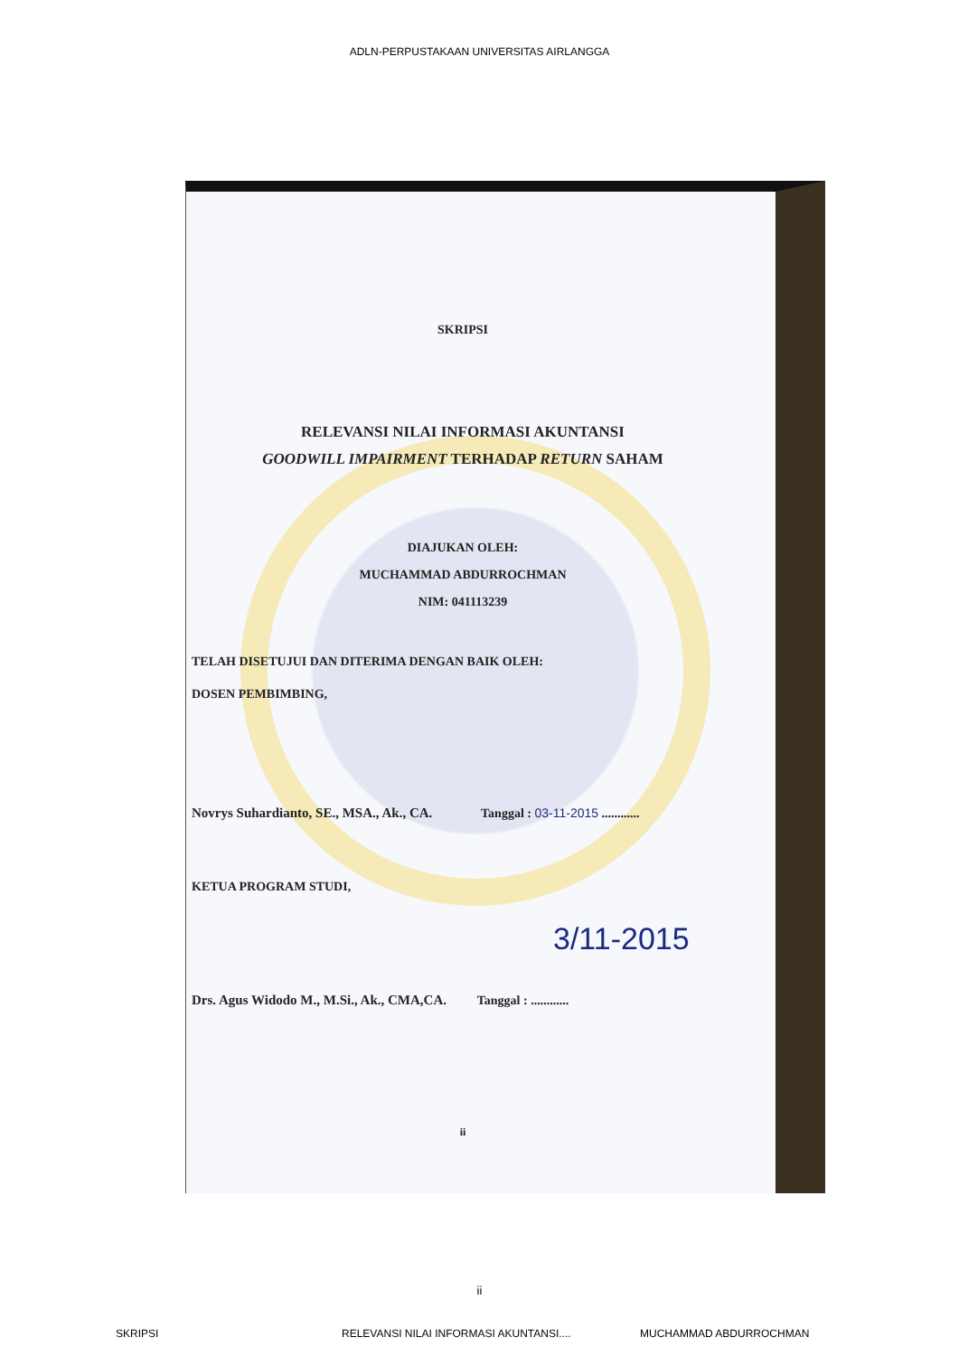ADLN-PERPUSTAKAAN UNIVERSITAS AIRLANGGA
SKRIPSI
RELEVANSI NILAI INFORMASI AKUNTANSI
GOODWILL IMPAIRMENT TERHADAP RETURN SAHAM
DIAJUKAN OLEH:
MUCHAMMAD ABDURROCHMAN
NIM: 041113239
TELAH DISETUJUI DAN DITERIMA DENGAN BAIK OLEH:
DOSEN PEMBIMBING,
Novrys Suhardianto, SE., MSA., Ak., CA. Tanggal : 03-11-2015 ............
KETUA PROGRAM STUDI,
3/11-2015
Drs. Agus Widodo M., M.Si., Ak., CMA,CA. Tanggal : ............
ii
ii
SKRIPSI RELEVANSI NILAI INFORMASI AKUNTANSI.... MUCHAMMAD ABDURROCHMAN